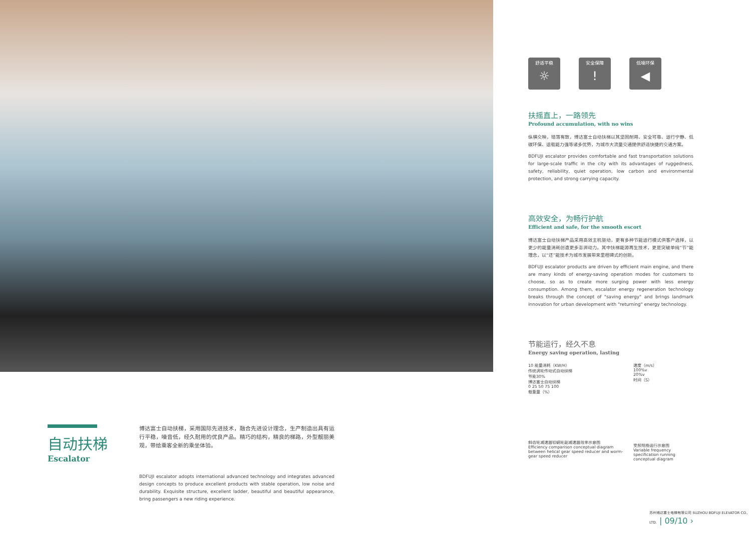舒适平稳
☼
安全保障!
低噪环保
◀
扶摇直上，一路领先
Profound accumulation, with no wins
纵横交映，错落有致，博达富士自动扶梯以其坚固耐用、安全可靠、运行宁静、低碳环保、运载能力强等诸多优势，为城市大流量交通提供舒适快捷的交通方案。
BDFUJI escalator provides comfortable and fast transportation solutions for large-scale traffic in the city with its advantages of ruggedness, safety, reliability, quiet operation, low carbon and environmental protection, and strong carrying capacity.
高效安全，为畅行护航
Efficient and safe, for the smooth escort
博达富士自动扶梯产品采用高效主机驱动，更有多种节能运行模式供客户选择，以更少的能量消耗创造更多澎湃动力。其中扶梯能源再生技术，更是突破单纯“节”能理念，以“还”能技术为城市发展带来里程碑式的创新。
BDFUJI escalator products are driven by efficient main engine, and there are many kinds of energy-saving operation modes for customers to choose, so as to create more surging power with less energy consumption. Among them, escalator energy regeneration technology breaks through the concept of "saving energy" and brings landmark innovation for urban development with "returning" energy technology.
节能运行，经久不息
Energy saving operation, lasting
10 能量消耗（KW/H）
传统涡轮传动式自动扶梯
节能30%
博达富士自动扶梯
0 25 50 75 100
载重量（%）
斜齿轮减速器较蜗轮副减速器效率示意图
Efficiency comparison conceptual diagram between helical gear speed reducer and worm-gear speed reducer
速度（m/s）
100%v
20%v
时间（S）
变频规格运行示意图
Variable frequency specification running conceptual diagram
自动扶梯
Escalator
博达富士自动扶梯，采用国际先进技术，融合先进设计理念，生产制造出具有运行平稳，噪音低，经久耐用的优良产品。精巧的结构，精良的梯路，外型靓丽美观，带给乘客全新的乘坐体验。
BDFUJI escalator adopts international advanced technology and integrates advanced design concepts to produce excellent products with stable operation, low noise and durability. Exquisite structure, excellent ladder, beautiful and beautiful appearance, bring passengers a new riding experience.
苏州博达富士电梯有限公司 SUZHOU BDFUJI ELEVATOR CO., LTD. | 09/10 ›